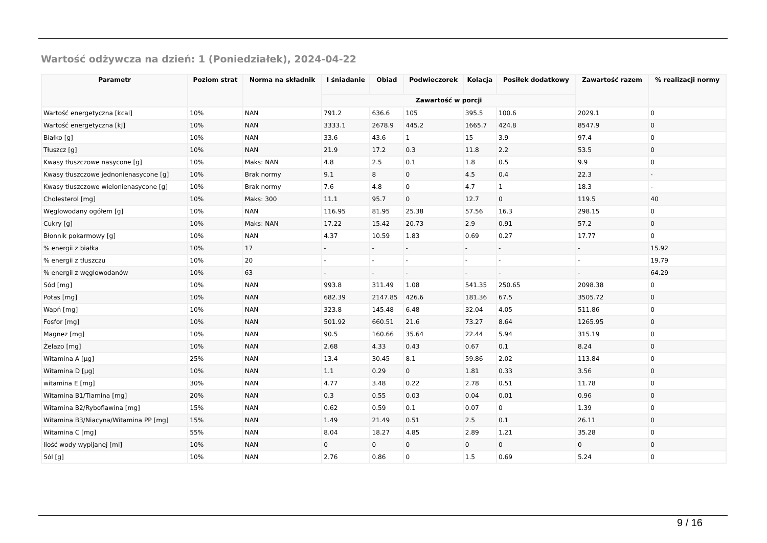Wartość odżywcza na dzień: 1 (Poniedziałek), 2024-04-22
| Parametr | Poziom strat | Norma na składnik | I śniadanie | Obiad | Podwieczorek | Kolacja | Posiłek dodatkowy | Zawartość razem | % realizacji normy |
| --- | --- | --- | --- | --- | --- | --- | --- | --- | --- |
| | | | Zawartość w porcji | | | | | | |
| Wartość energetyczna [kcal] | 10% | NAN | 791.2 | 636.6 | 105 | 395.5 | 100.6 | 2029.1 | 0 |
| Wartość energetyczna [kJ] | 10% | NAN | 3333.1 | 2678.9 | 445.2 | 1665.7 | 424.8 | 8547.9 | 0 |
| Białko [g] | 10% | NAN | 33.6 | 43.6 | 1 | 15 | 3.9 | 97.4 | 0 |
| Tłuszcz [g] | 10% | NAN | 21.9 | 17.2 | 0.3 | 11.8 | 2.2 | 53.5 | 0 |
| Kwasy tłuszczowe nasycone [g] | 10% | Maks: NAN | 4.8 | 2.5 | 0.1 | 1.8 | 0.5 | 9.9 | 0 |
| Kwasy tłuszczowe jednonienasycone [g] | 10% | Brak normy | 9.1 | 8 | 0 | 4.5 | 0.4 | 22.3 | - |
| Kwasy tłuszczowe wielonienasycone [g] | 10% | Brak normy | 7.6 | 4.8 | 0 | 4.7 | 1 | 18.3 | - |
| Cholesterol [mg] | 10% | Maks: 300 | 11.1 | 95.7 | 0 | 12.7 | 0 | 119.5 | 40 |
| Węglowodany ogółem [g] | 10% | NAN | 116.95 | 81.95 | 25.38 | 57.56 | 16.3 | 298.15 | 0 |
| Cukry [g] | 10% | Maks: NAN | 17.22 | 15.42 | 20.73 | 2.9 | 0.91 | 57.2 | 0 |
| Błonnik pokarmowy [g] | 10% | NAN | 4.37 | 10.59 | 1.83 | 0.69 | 0.27 | 17.77 | 0 |
| % energii z białka | 10% | 17 | - | - | - | - | - | - | 15.92 |
| % energii z tłuszczu | 10% | 20 | - | - | - | - | - | - | 19.79 |
| % energii z węglowodanów | 10% | 63 | - | - | - | - | - | - | 64.29 |
| Sód [mg] | 10% | NAN | 993.8 | 311.49 | 1.08 | 541.35 | 250.65 | 2098.38 | 0 |
| Potas [mg] | 10% | NAN | 682.39 | 2147.85 | 426.6 | 181.36 | 67.5 | 3505.72 | 0 |
| Wapń [mg] | 10% | NAN | 323.8 | 145.48 | 6.48 | 32.04 | 4.05 | 511.86 | 0 |
| Fosfor [mg] | 10% | NAN | 501.92 | 660.51 | 21.6 | 73.27 | 8.64 | 1265.95 | 0 |
| Magnez [mg] | 10% | NAN | 90.5 | 160.66 | 35.64 | 22.44 | 5.94 | 315.19 | 0 |
| Żelazo [mg] | 10% | NAN | 2.68 | 4.33 | 0.43 | 0.67 | 0.1 | 8.24 | 0 |
| Witamina A [µg] | 25% | NAN | 13.4 | 30.45 | 8.1 | 59.86 | 2.02 | 113.84 | 0 |
| Witamina D [µg] | 10% | NAN | 1.1 | 0.29 | 0 | 1.81 | 0.33 | 3.56 | 0 |
| witamina E [mg] | 30% | NAN | 4.77 | 3.48 | 0.22 | 2.78 | 0.51 | 11.78 | 0 |
| Witamina B1/Tiamina [mg] | 20% | NAN | 0.3 | 0.55 | 0.03 | 0.04 | 0.01 | 0.96 | 0 |
| Witamina B2/Ryboflawina [mg] | 15% | NAN | 0.62 | 0.59 | 0.1 | 0.07 | 0 | 1.39 | 0 |
| Witamina B3/Niacyna/Witamina PP [mg] | 15% | NAN | 1.49 | 21.49 | 0.51 | 2.5 | 0.1 | 26.11 | 0 |
| Witamina C [mg] | 55% | NAN | 8.04 | 18.27 | 4.85 | 2.89 | 1.21 | 35.28 | 0 |
| Ilość wody wypijanej [ml] | 10% | NAN | 0 | 0 | 0 | 0 | 0 | 0 | 0 |
| Sól [g] | 10% | NAN | 2.76 | 0.86 | 0 | 1.5 | 0.69 | 5.24 | 0 |
9 / 16